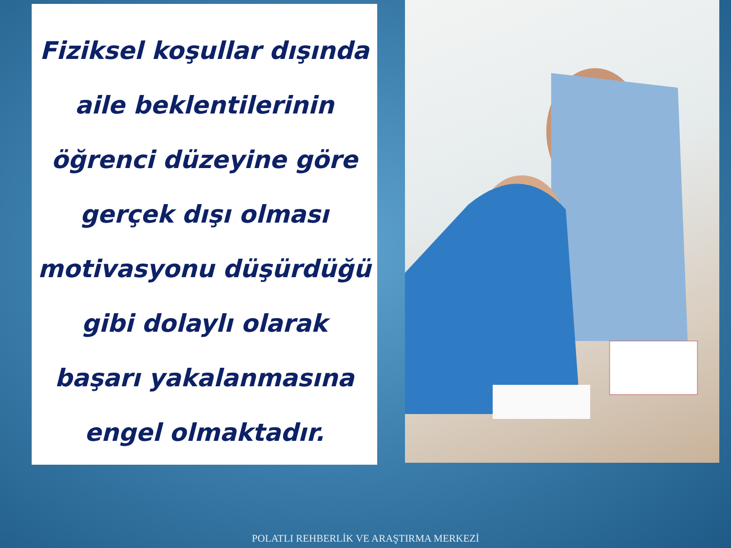Fiziksel koşullar dışında aile beklentilerinin öğrenci düzeyine göre gerçek dışı olması motivasyonu düşürdüğü gibi dolaylı olarak başarı yakalanmasına engel olmaktadır.
POLATLI REHBERLİK VE ARAŞTIRMA MERKEZİ